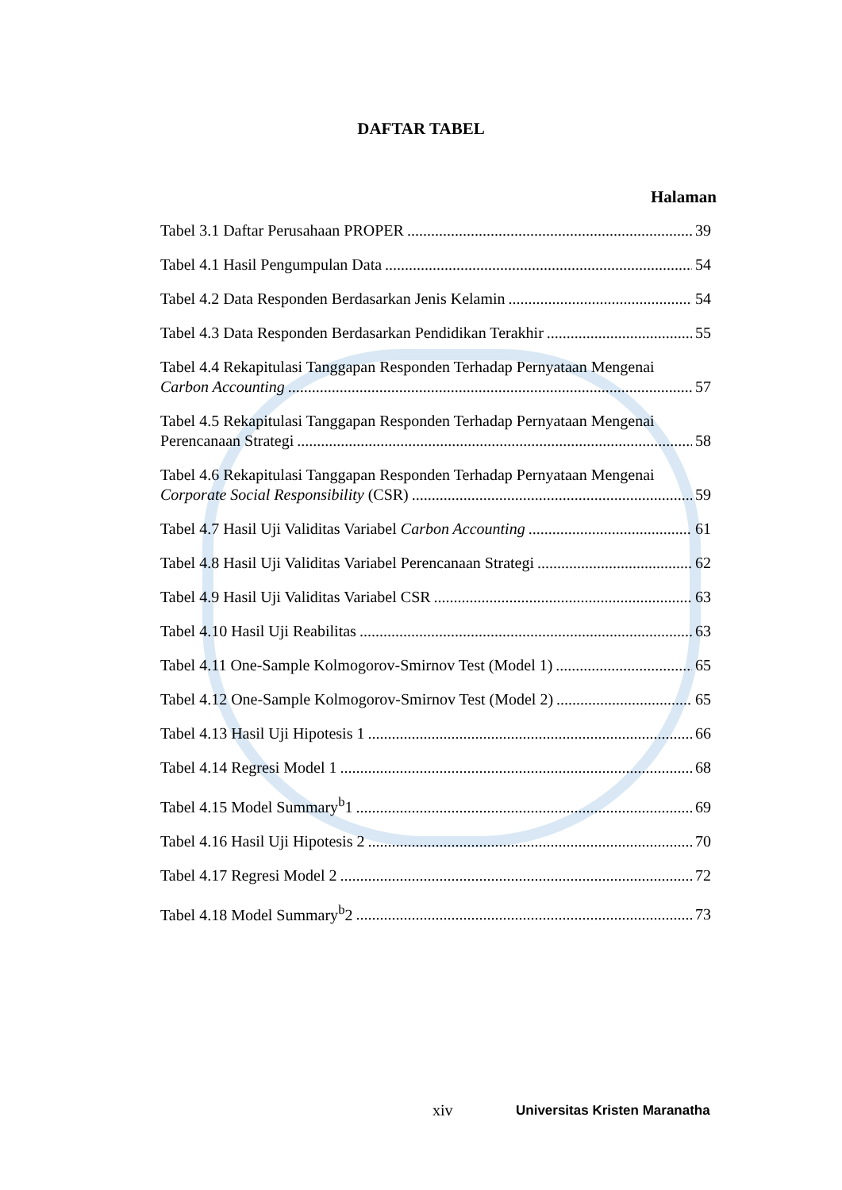DAFTAR TABEL
Halaman
Tabel 3.1 Daftar Perusahaan PROPER 39
Tabel 4.1 Hasil Pengumpulan Data 54
Tabel 4.2 Data Responden Berdasarkan Jenis Kelamin 54
Tabel 4.3 Data Responden Berdasarkan Pendidikan Terakhir 55
Tabel 4.4 Rekapitulasi Tanggapan Responden Terhadap Pernyataan Mengenai
Carbon Accounting 57
Tabel 4.5 Rekapitulasi Tanggapan Responden Terhadap Pernyataan Mengenai
Perencanaan Strategi 58
Tabel 4.6 Rekapitulasi Tanggapan Responden Terhadap Pernyataan Mengenai
Corporate Social Responsibility (CSR) 59
Tabel 4.7 Hasil Uji Validitas Variabel Carbon Accounting 61
Tabel 4.8 Hasil Uji Validitas Variabel Perencanaan Strategi 62
Tabel 4.9 Hasil Uji Validitas Variabel CSR 63
Tabel 4.10 Hasil Uji Reabilitas 63
Tabel 4.11 One-Sample Kolmogorov-Smirnov Test (Model 1) 65
Tabel 4.12 One-Sample Kolmogorov-Smirnov Test (Model 2) 65
Tabel 4.13 Hasil Uji Hipotesis 1 66
Tabel 4.14 Regresi Model 1 68
Tabel 4.15 Model Summary<sup>b</sup>1 69
Tabel 4.16 Hasil Uji Hipotesis 2 70
Tabel 4.17 Regresi Model 2 72
Tabel 4.18 Model Summary<sup>b</sup>2 73
xiv Universitas Kristen Maranatha